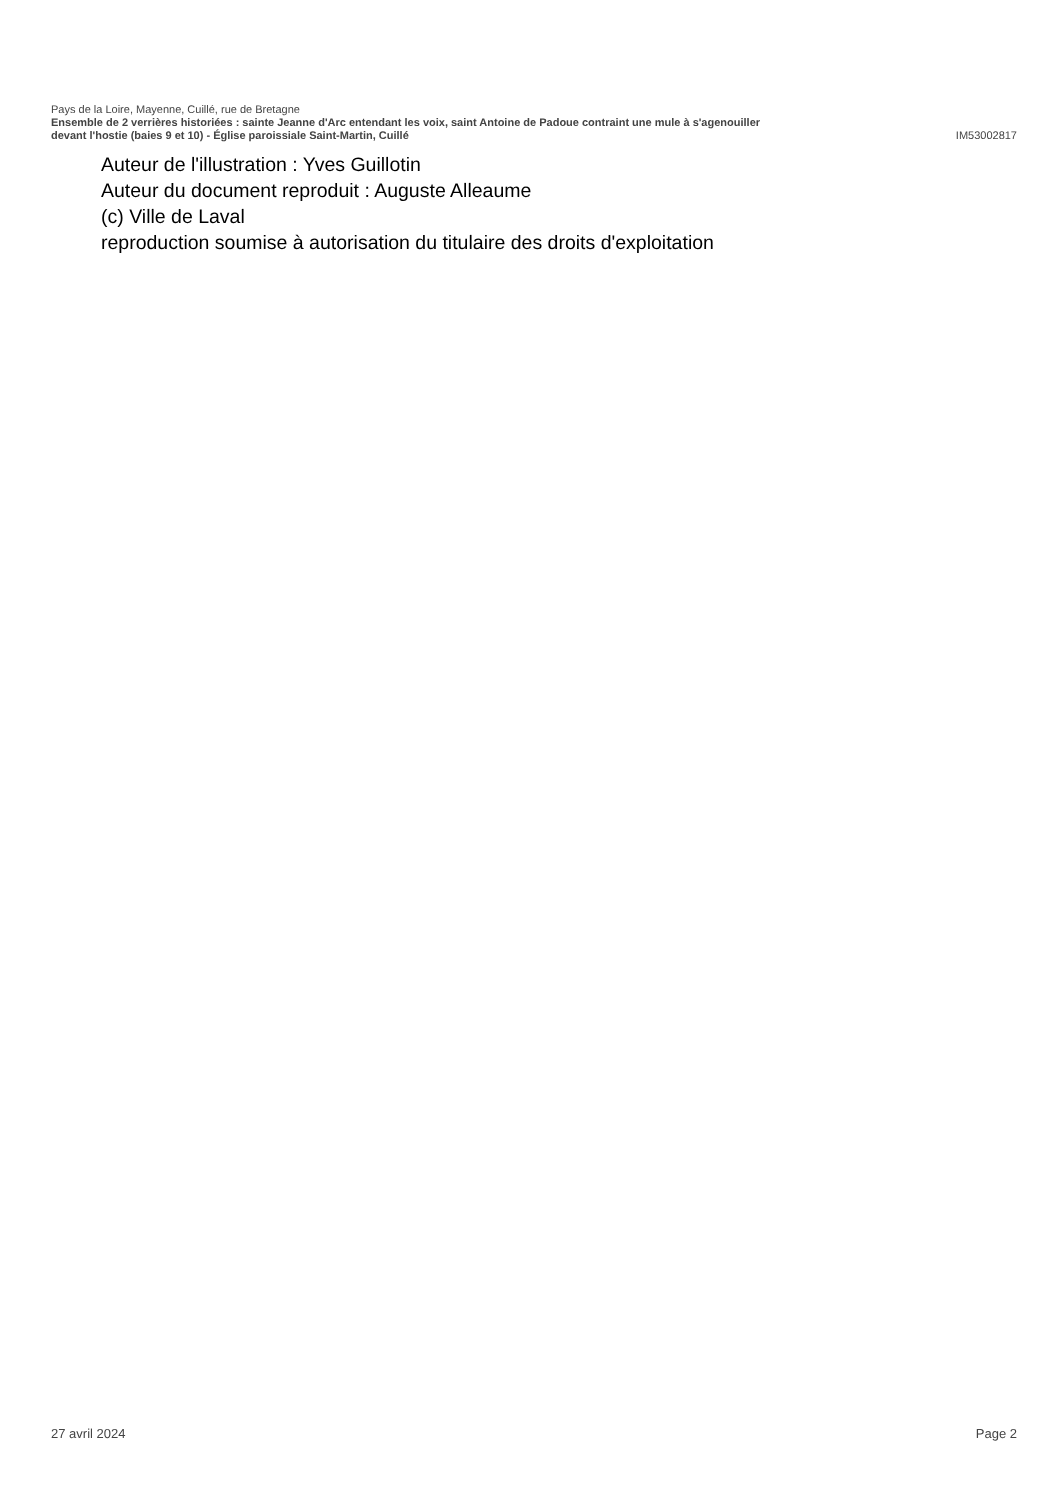Pays de la Loire, Mayenne, Cuillé, rue de Bretagne
Ensemble de 2 verrières historiées : sainte Jeanne d'Arc entendant les voix, saint Antoine de Padoue contraint une mule à s'agenouiller
devant l'hostie (baies 9 et 10) - Église paroissiale Saint-Martin, Cuillé IM53002817
Auteur de l'illustration : Yves Guillotin
Auteur du document reproduit : Auguste Alleaume
(c) Ville de Laval
reproduction soumise à autorisation du titulaire des droits d'exploitation
27 avril 2024 Page 2